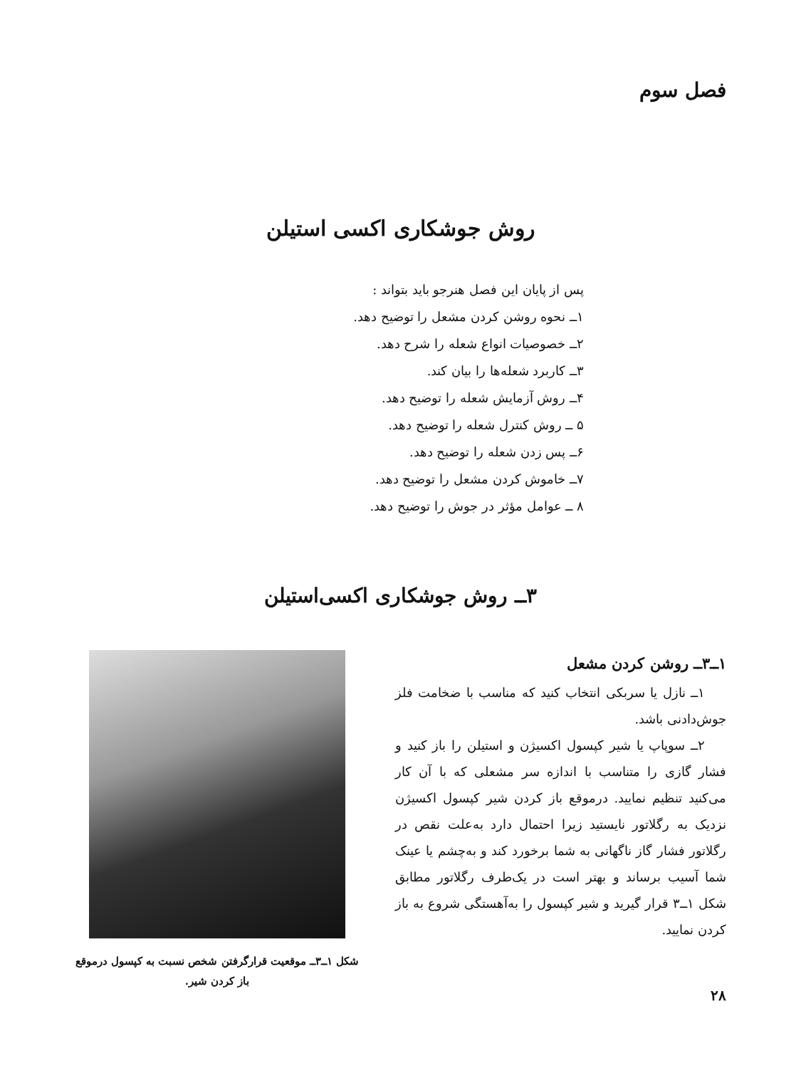فصل سوم
روش جوشکاری اکسی استیلن
پس از پایان این فصل هنرجو باید بتواند :
۱ــ نحوه روشن کردن مشعل را توضیح دهد.
۲ــ خصوصیات انواع شعله را شرح دهد.
۳ــ کاربرد شعله‌ها را بیان کند.
۴ــ روش آزمایش شعله را توضیح دهد.
۵ ــ روش کنترل شعله را توضیح دهد.
۶ــ پس زدن شعله را توضیح دهد.
۷ــ خاموش کردن مشعل را توضیح دهد.
۸ ــ عوامل مؤثر در جوش را توضیح دهد.
۳ــ روش جوشکاری اکسی‌استیلن
۱ــ۳ــ روشن کردن مشعل
۱ــ نازل یا سربکی انتخاب کنید که مناسب با ضخامت فلز جوش‌دادنی باشد.
۲ــ سوپاپ یا شیر کپسول اکسیژن و استیلن را باز کنید و فشار گازی را متناسب با اندازه سر مشعلی که با آن کار می‌کنید تنظیم نمایید. درموقع باز کردن شیر کپسول اکسیژن نزدیک به رگلاتور نایستید زیرا احتمال دارد به‌علت نقص در رگلاتور فشار گاز ناگهانی به شما برخورد کند و به‌چشم یا عینک شما آسیب برساند و بهتر است در یک‌طرف رگلاتور مطابق شکل ۱ــ۳ قرار گیرید و شیر کپسول را به‌آهستگی شروع به باز کردن نمایید.
شکل ۱ــ۳ــ موقعیت قرارگرفتن شخص نسبت به کپسول درموقع باز کردن شیر.
۲۸